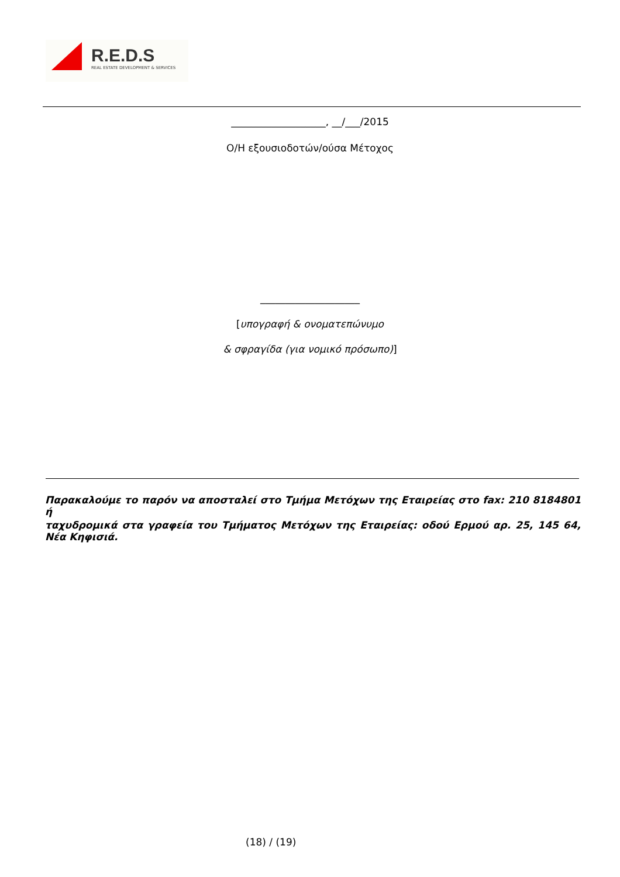R.E.D.S
REAL ESTATE DEVELOPMENT & SERVICES
___________________, __/___/2015
Ο/Η εξουσιοδοτών/ούσα Μέτοχος
____________________
[υπογραφή & ονοματεπώνυμο
& σφραγίδα (για νομικό πρόσωπο)]
Παρακαλούμε το παρόν να αποσταλεί στο Τμήμα Μετόχων της Εταιρείας στο fax: 210 8184801 ή
ταχυδρομικά στα γραφεία του Τμήματος Μετόχων της Εταιρείας: οδού Ερμού αρ. 25, 145 64, Νέα Κηφισιά.
(18) / (19)